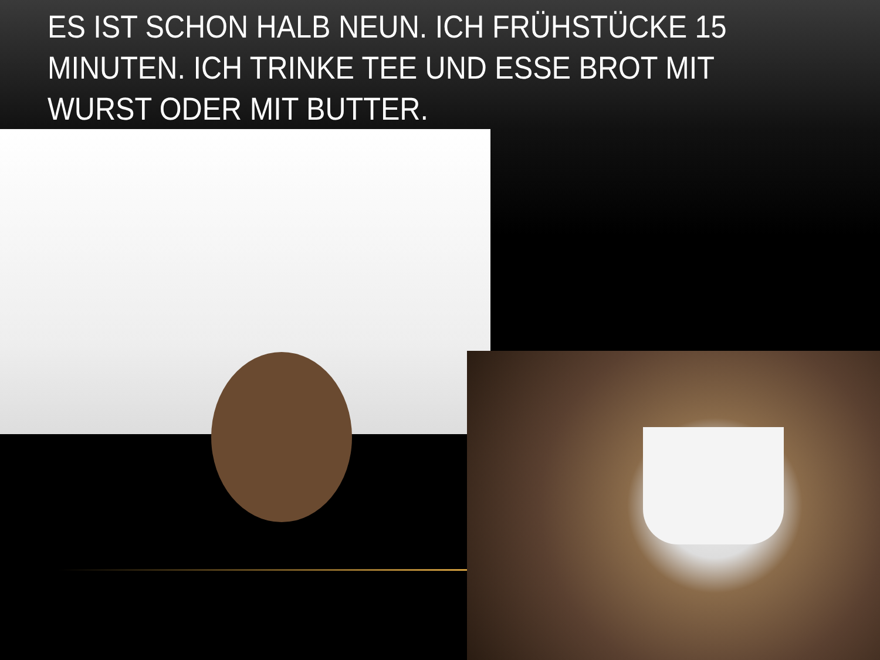ES IST SCHON HALB NEUN. ICH FRÜHSTÜCKE 15 MINUTEN. ICH TRINKE TEE UND ESSE BROT MIT WURST ODER MIT BUTTER.